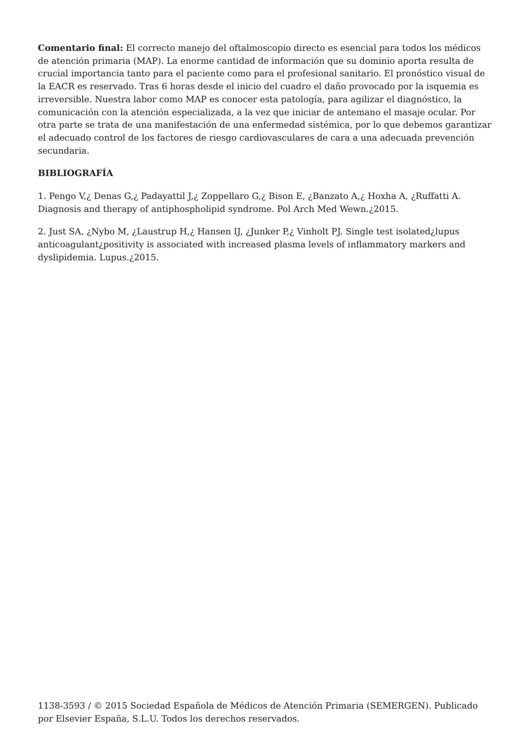Comentario final: El correcto manejo del oftalmoscopio directo es esencial para todos los médicos de atención primaria (MAP). La enorme cantidad de información que su dominio aporta resulta de crucial importancia tanto para el paciente como para el profesional sanitario. El pronóstico visual de la EACR es reservado. Tras 6 horas desde el inicio del cuadro el daño provocado por la isquemia es irreversible. Nuestra labor como MAP es conocer esta patología, para agilizar el diagnóstico, la comunicación con la atención especializada, a la vez que iniciar de antemano el masaje ocular. Por otra parte se trata de una manifestación de una enfermedad sistémica, por lo que debemos garantizar el adecuado control de los factores de riesgo cardiovasculares de cara a una adecuada prevención secundaria.
BIBLIOGRAFÍA
1. Pengo V,¿ Denas G,¿ Padayattil J,¿ Zoppellaro G,¿ Bison E, ¿Banzato A,¿ Hoxha A, ¿Ruffatti A. Diagnosis and therapy of antiphospholipid syndrome. Pol Arch Med Wewn.¿2015.
2. Just SA, ¿Nybo M, ¿Laustrup H,¿ Hansen IJ, ¿Junker P,¿ Vinholt PJ. Single test isolated¿lupus anticoagulant¿positivity is associated with increased plasma levels of inflammatory markers and dyslipidemia. Lupus.¿2015.
1138-3593 / © 2015 Sociedad Española de Médicos de Atención Primaria (SEMERGEN). Publicado por Elsevier España, S.L.U. Todos los derechos reservados.